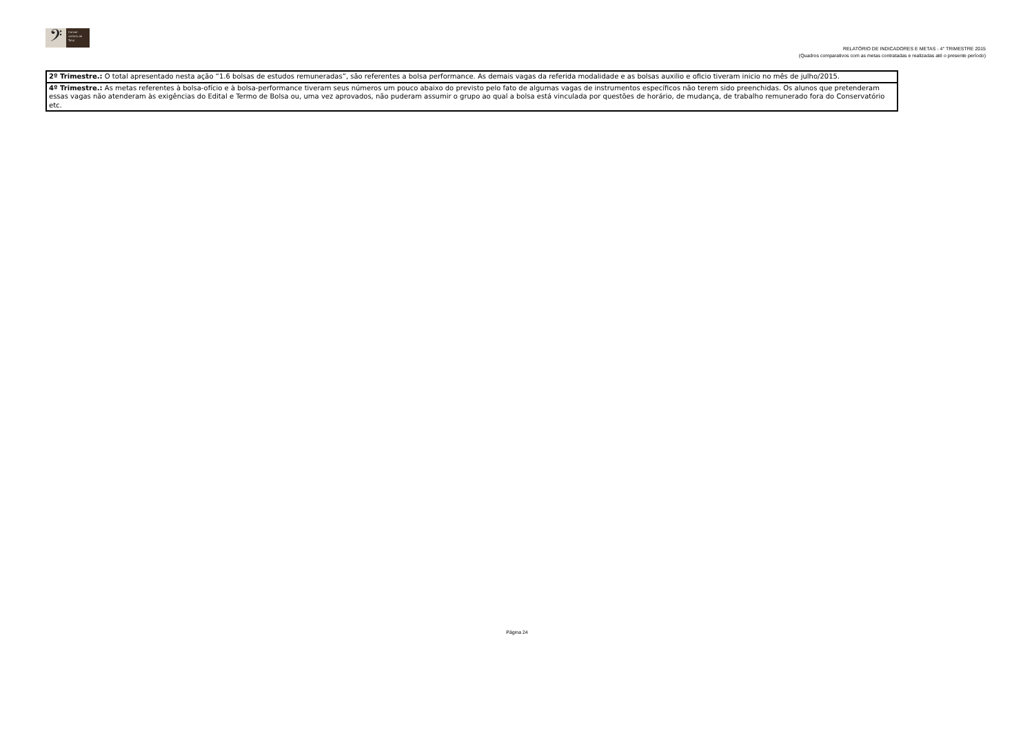𝄢
Conser vatório de Tatuí
RELATÓRIO DE INDICADORES E METAS - 4° TRIMESTRE 2015
(Quadros comparativos com as metas contratadas e realizadas até o presente período)
| 2º Trimestre.: O total apresentado nesta ação “1.6 bolsas de estudos remuneradas”, são referentes a bolsa performance. As demais vagas da referida modalidade e as bolsas auxilio e oficio tiveram inicio no mês de julho/2015. |
| 4º Trimestre.: As metas referentes à bolsa-ofício e à bolsa-performance tiveram seus números um pouco abaixo do previsto pelo fato de algumas vagas de instrumentos específicos não terem sido preenchidas. Os alunos que pretenderam essas vagas não atenderam às exigências do Edital e Termo de Bolsa ou, uma vez aprovados, não puderam assumir o grupo ao qual a bolsa está vinculada por questões de horário, de mudança, de trabalho remunerado fora do Conservatório etc. |
Página 24